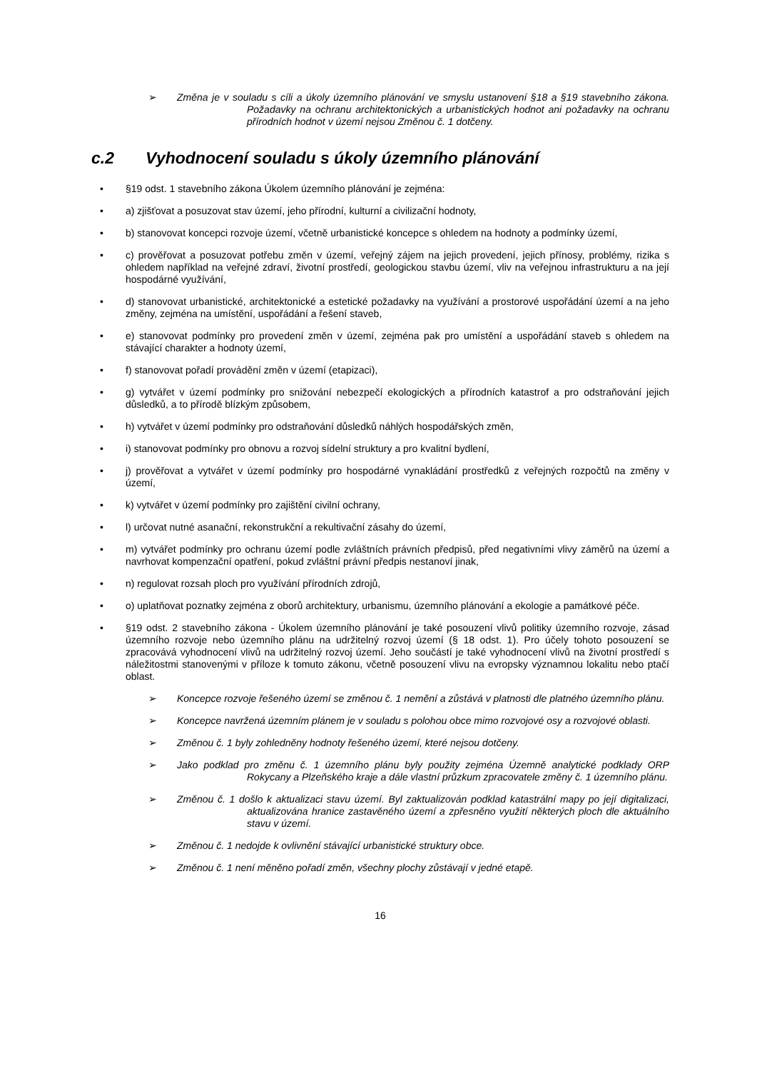➢ Změna je v souladu s cíli a úkoly územního plánování ve smyslu ustanovení §18 a §19 stavebního zákona. Požadavky na ochranu architektonických a urbanistických hodnot ani požadavky na ochranu přírodních hodnot v území nejsou Změnou č. 1 dotčeny.
c.2 Vyhodnocení souladu s úkoly územního plánování
• §19 odst. 1 stavebního zákona Úkolem územního plánování je zejména:
• a) zjišťovat a posuzovat stav území, jeho přírodní, kulturní a civilizační hodnoty,
• b) stanovovat koncepci rozvoje území, včetně urbanistické koncepce s ohledem na hodnoty a podmínky území,
• c) prověřovat a posuzovat potřebu změn v území, veřejný zájem na jejich provedení, jejich přínosy, problémy, rizika s ohledem například na veřejné zdraví, životní prostředí, geologickou stavbu území, vliv na veřejnou infrastrukturu a na její hospodárné využívání,
• d) stanovovat urbanistické, architektonické a estetické požadavky na využívání a prostorové uspořádání území a na jeho změny, zejména na umístění, uspořádání a řešení staveb,
• e) stanovovat podmínky pro provedení změn v území, zejména pak pro umístění a uspořádání staveb s ohledem na stávající charakter a hodnoty území,
• f) stanovovat pořadí provádění změn v území (etapizaci),
• g) vytvářet v území podmínky pro snižování nebezpečí ekologických a přírodních katastrof a pro odstraňování jejich důsledků, a to přírodě blízkým způsobem,
• h) vytvářet v území podmínky pro odstraňování důsledků náhlých hospodářských změn,
• i) stanovovat podmínky pro obnovu a rozvoj sídelní struktury a pro kvalitní bydlení,
• j) prověřovat a vytvářet v území podmínky pro hospodárné vynakládání prostředků z veřejných rozpočtů na změny v území,
• k) vytvářet v území podmínky pro zajištění civilní ochrany,
• l) určovat nutné asanační, rekonstrukční a rekultivační zásahy do území,
• m) vytvářet podmínky pro ochranu území podle zvláštních právních předpisů, před negativními vlivy záměrů na území a navrhovat kompenzační opatření, pokud zvláštní právní předpis nestanoví jinak,
• n) regulovat rozsah ploch pro využívání přírodních zdrojů,
• o) uplatňovat poznatky zejména z oborů architektury, urbanismu, územního plánování a ekologie a památkové péče.
• §19 odst. 2 stavebního zákona - Úkolem územního plánování je také posouzení vlivů politiky územního rozvoje, zásad územního rozvoje nebo územního plánu na udržitelný rozvoj území (§ 18 odst. 1). Pro účely tohoto posouzení se zpracovává vyhodnocení vlivů na udržitelný rozvoj území. Jeho součástí je také vyhodnocení vlivů na životní prostředí s náležitostmi stanovenými v příloze k tomuto zákonu, včetně posouzení vlivu na evropsky významnou lokalitu nebo ptačí oblast.
➢ Koncepce rozvoje řešeného území se změnou č. 1 nemění a zůstává v platnosti dle platného územního plánu.
➢ Koncepce navržená územním plánem je v souladu s polohou obce mimo rozvojové osy a rozvojové oblasti.
➢ Změnou č. 1 byly zohledněny hodnoty řešeného území, které nejsou dotčeny.
➢ Jako podklad pro změnu č. 1 územního plánu byly použity zejména Územně analytické podklady ORP Rokycany a Plzeňského kraje a dále vlastní průzkum zpracovatele změny č. 1 územního plánu.
➢ Změnou č. 1 došlo k aktualizaci stavu území. Byl zaktualizován podklad katastrální mapy po její digitalizaci, aktualizována hranice zastavěného území a zpřesněno využití některých ploch dle aktuálního stavu v území.
➢ Změnou č. 1 nedojde k ovlivnění stávající urbanistické struktury obce.
➢ Změnou č. 1 není měněno pořadí změn, všechny plochy zůstávají v jedné etapě.
16